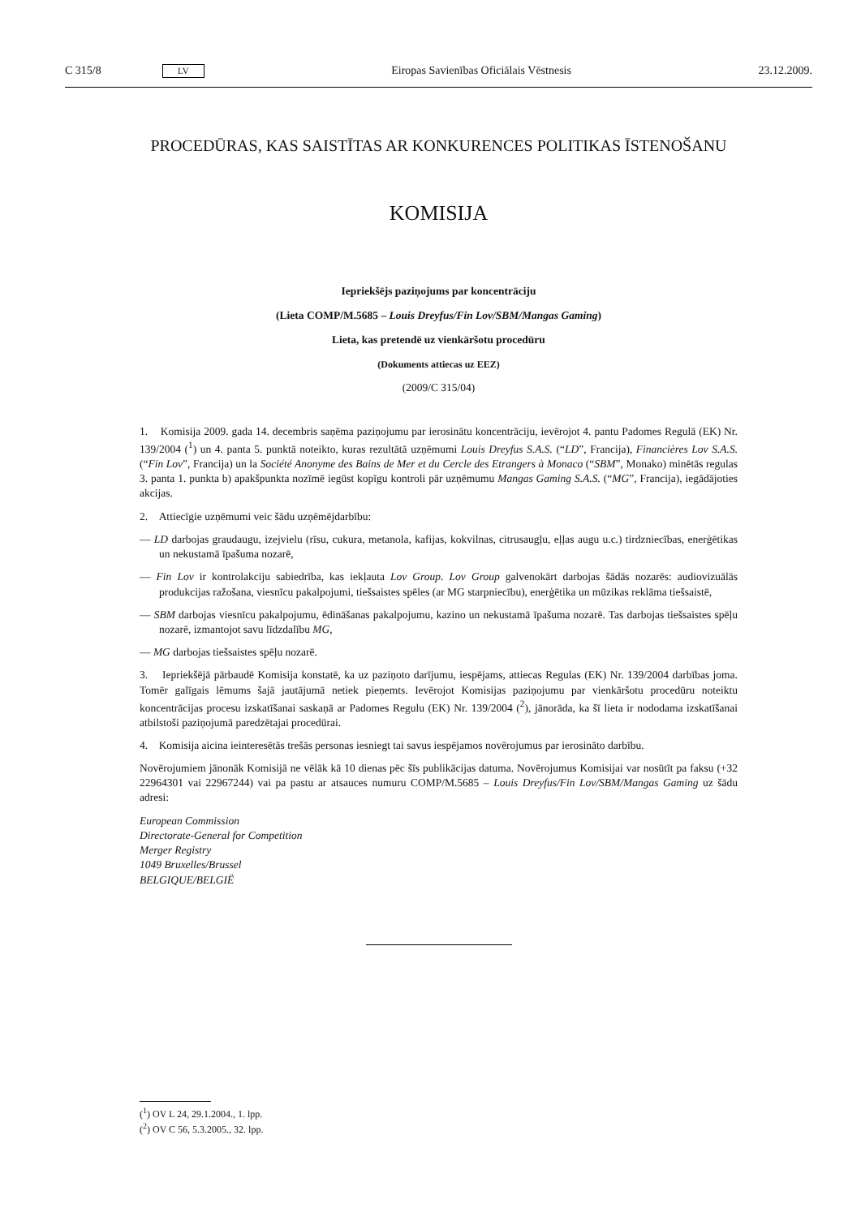C 315/8 LV Eiropas Savienības Oficiālais Vēstnesis 23.12.2009.
PROCEDŪRAS, KAS SAISTĪTAS AR KONKURENCES POLITIKAS ĪSTENOŠANU
KOMISIJA
Iepriekšējs paziņojums par koncentrāciju
(Lieta COMP/M.5685 – Louis Dreyfus/Fin Lov/SBM/Mangas Gaming)
Lieta, kas pretendē uz vienkāršotu procedūru
(Dokuments attiecas uz EEZ)
(2009/C 315/04)
1. Komisija 2009. gada 14. decembris saņēma paziņojumu par ierosinātu koncentrāciju, ievērojot 4. pantu Padomes Regulā (EK) Nr. 139/2004 (<sup>1</sup>) un 4. panta 5. punktā noteikto, kuras rezultātā uzņēmumi Louis Dreyfus S.A.S. (“LD”, Francija), Financières Lov S.A.S.(“Fin Lov”, Francija) un la Société Anonyme des Bains de Mer et du Cercle des Etrangers à Monaco (“SBM”, Monako) minētās regulas 3. panta 1. punkta b) apakšpunkta nozīmē iegūst kopīgu kontroli pār uzņēmumu Mangas Gaming S.A.S. (“MG”, Francija), iegādājoties akcijas.
2. Attiecīgie uzņēmumi veic šādu uzņēmējdarbību:
— LD darbojas graudaugu, izejvielu (rīsu, cukura, metanola, kafijas, kokvilnas, citrusaugļu, eļļas augu u.c.) tirdzniecības, enerģētikas un nekustamā īpašuma nozarē,
— Fin Lov ir kontrolakciju sabiedrība, kas iekļauta Lov Group. Lov Group galvenokārt darbojas šādās nozarēs: audiovizuālās produkcijas ražošana, viesnīcu pakalpojumi, tiešsaistes spēles (ar MG starpniecību), enerģētika un mūzikas reklāma tiešsaistē,
— SBM darbojas viesnīcu pakalpojumu, ēdināšanas pakalpojumu, kazino un nekustamā īpašuma nozarē. Tas darbojas tiešsaistes spēļu nozarē, izmantojot savu līdzdalību MG,
— MG darbojas tiešsaistes spēļu nozarē.
3. Iepriekšējā pārbaudē Komisija konstatē, ka uz paziņoto darījumu, iespējams, attiecas Regulas (EK) Nr. 139/2004 darbības joma. Tomēr galīgais lēmums šajā jautājumā netiek pieņemts. Ievērojot Komisijas paziņojumu par vienkāršotu procedūru noteiktu koncentrācijas procesu izskatīšanai saskaņā ar Padomes Regulu (EK) Nr. 139/2004 (<sup>2</sup>), jānorāda, ka šī lieta ir nododama izskatīšanai atbilstoši paziņojumā paredzētajai procedūrai.
4. Komisija aicina ieinteresētās trešās personas iesniegt tai savus iespējamos novērojumus par ierosināto darbību.
Novērojumiem jānonāk Komisijā ne vēlāk kā 10 dienas pēc šīs publikācijas datuma. Novērojumus Komisijai var nosūtīt pa faksu (+32 22964301 vai 22967244) vai pa pastu ar atsauces numuru COMP/M.5685 – Louis Dreyfus/Fin Lov/SBM/Mangas Gaming uz šādu adresi:
European Commission
Directorate-General for Competition
Merger Registry
1049 Bruxelles/Brussel
BELGIQUE/BELGIË
(<sup>1</sup>) OV L 24, 29.1.2004., 1. lpp.
(<sup>2</sup>) OV C 56, 5.3.2005., 32. lpp.